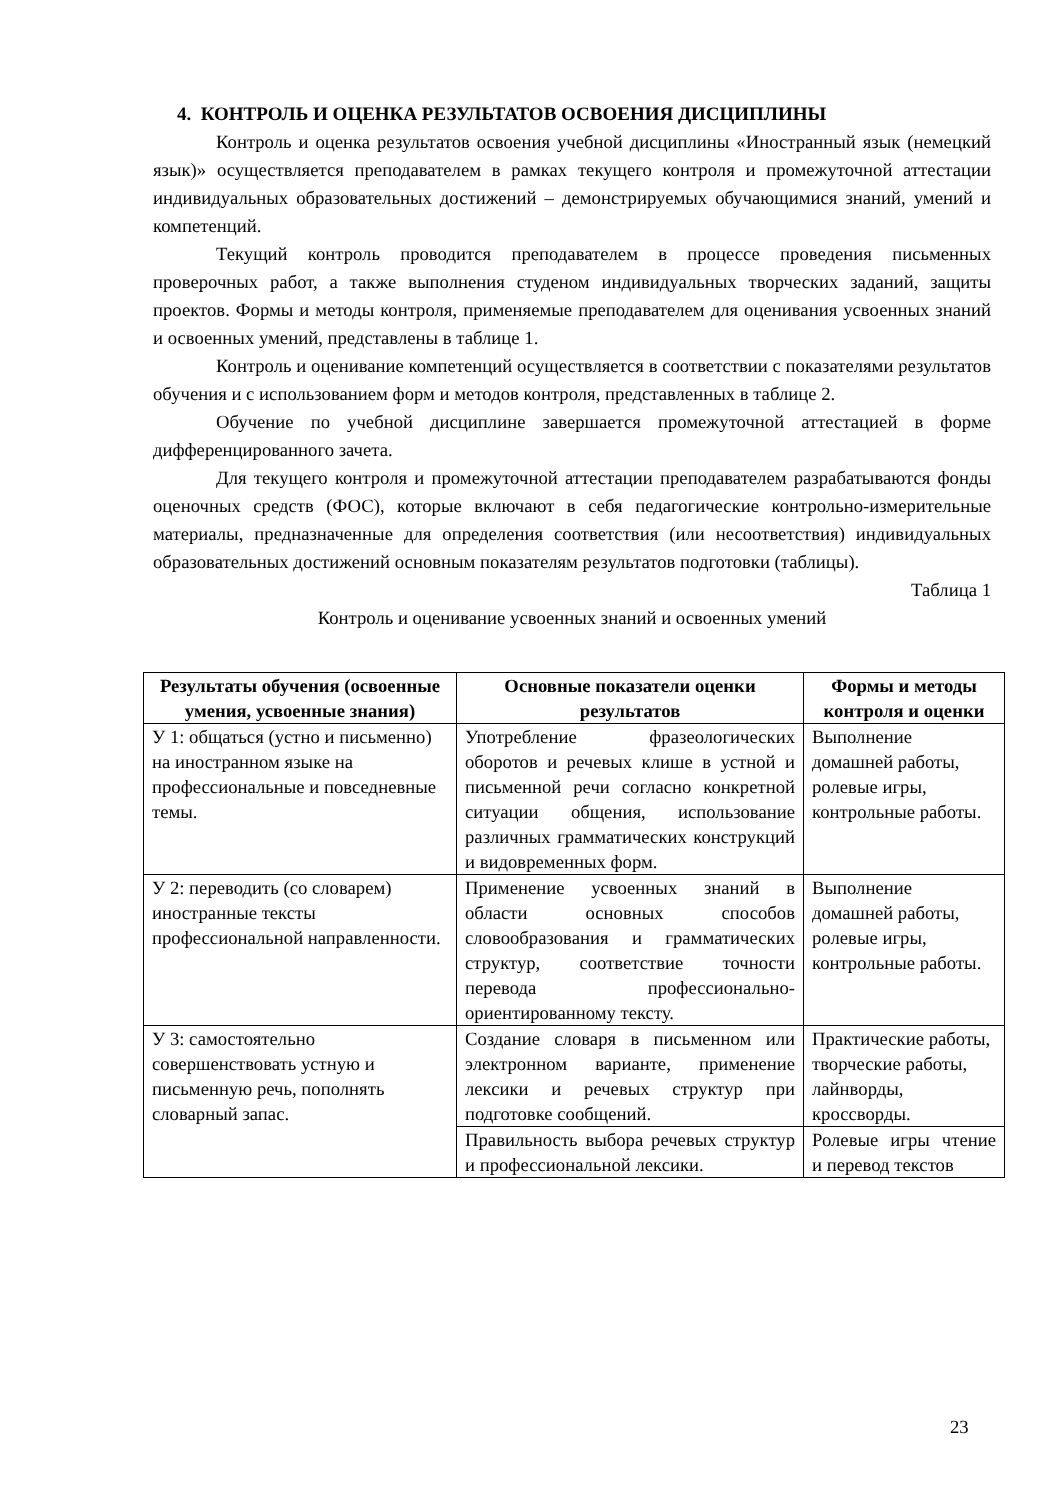4. КОНТРОЛЬ И ОЦЕНКА РЕЗУЛЬТАТОВ ОСВОЕНИЯ ДИСЦИПЛИНЫ
Контроль и оценка результатов освоения учебной дисциплины «Иностранный язык (немецкий язык)» осуществляется преподавателем в рамках текущего контроля и промежуточной аттестации индивидуальных образовательных достижений – демонстрируемых обучающимися знаний, умений и компетенций.
Текущий контроль проводится преподавателем в процессе проведения письменных проверочных работ, а также выполнения студеном индивидуальных творческих заданий, защиты проектов. Формы и методы контроля, применяемые преподавателем для оценивания усвоенных знаний и освоенных умений, представлены в таблице 1.
Контроль и оценивание компетенций осуществляется в соответствии с показателями результатов обучения и с использованием форм и методов контроля, представленных в таблице 2.
Обучение по учебной дисциплине завершается промежуточной аттестацией в форме дифференцированного зачета.
Для текущего контроля и промежуточной аттестации преподавателем разрабатываются фонды оценочных средств (ФОС), которые включают в себя педагогические контрольно-измерительные материалы, предназначенные для определения соответствия (или несоответствия) индивидуальных образовательных достижений основным показателям результатов подготовки (таблицы).
Таблица 1
Контроль и оценивание усвоенных знаний и освоенных умений
| Результаты обучения (освоенные умения, усвоенные знания) | Основные показатели оценки результатов | Формы и методы контроля и оценки |
| --- | --- | --- |
| У 1: общаться (устно и письменно) на иностранном языке на профессиональные и повседневные темы. | Употребление фразеологических оборотов и речевых клише в устной и письменной речи согласно конкретной ситуации общения, использование различных грамматических конструкций и видовременных форм. | Выполнение домашней работы, ролевые игры, контрольные работы. |
| У 2: переводить (со словарем) иностранные тексты профессиональной направленности. | Применение усвоенных знаний в области основных способов словообразования и грамматических структур, соответствие точности перевода профессионально-ориентированному тексту. | Выполнение домашней работы, ролевые игры, контрольные работы. |
| У 3: самостоятельно совершенствовать устную и письменную речь, пополнять словарный запас. | Создание словаря в письменном или электронном варианте, применение лексики и речевых структур при подготовке сообщений. | Практические работы, творческие работы, лайнворды, кроссворды. |
| | Правильность выбора речевых структур и профессиональной лексики. | Ролевые игры чтение и перевод текстов |
23